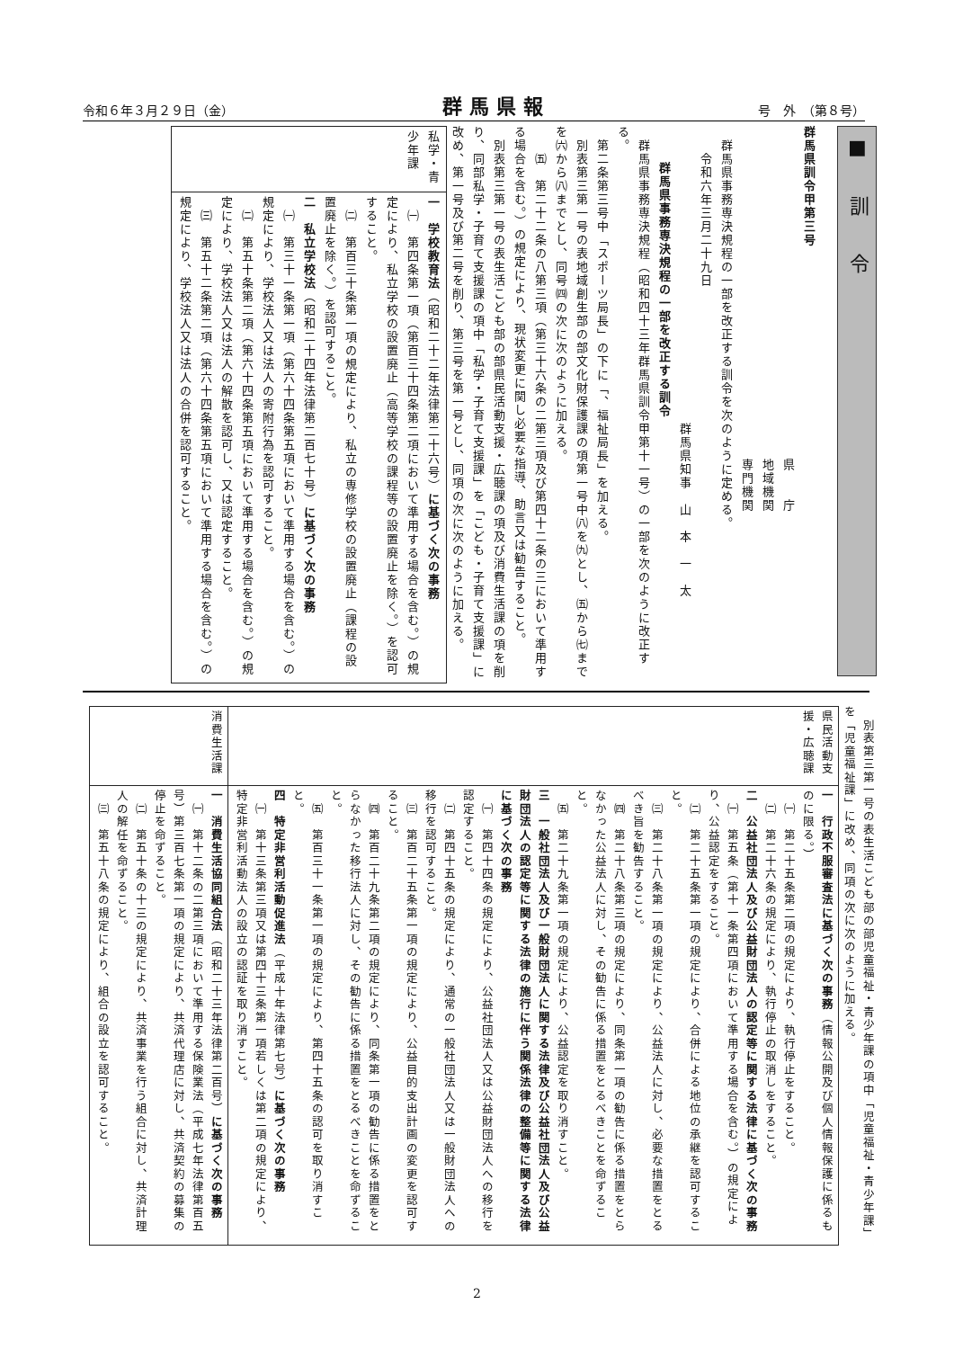令和６年３月２９日（金） 群馬県報 号　外　（第８号）
■　訓　令
群馬県訓令甲第三号
県　　庁
地域機関
専門機関
　群馬県事務専決規程の一部を改正する訓令を次のように定める。
　　令和六年三月二十九日
群馬県知事　山　本　一　太
群馬県事務専決規程の一部を改正する訓令
　群馬県事務専決規程（昭和四十三年群馬県訓令甲第十一号）の一部を次のように改正する。
　第二条第三号中「スポーツ局長」の下に「、福祉局長」を加える。
　別表第三第一号の表地域創生部の部文化財保護課の項第一号中㈧を㈨とし、㈤から㈦までを㈥から㈧までとし、同号㈣の次に次のように加える。
　　㈤　第二十二条の八第三項（第三十六条の二第三項及び第四十二条の三において準用する場合を含む。）の規定により、現状変更に関し必要な指導、助言又は勧告すること。
　別表第三第一号の表生活こども部の部県民活動支援・広聴課の項及び消費生活課の項を削り、同部私学・子育て支援課の項中「私学・子育て支援課」を「こども・子育て支援課」に改め、第一号及び第二号を削り、第三号を第一号とし、同項の次に次のように加える。
| 私学・青少年課 | 一 学校教育法 （昭和二十二年法律第二十六号） に基づく次の事務 ㈠ 第四条第一項（第百三十四条第二項において準用する場合を含む。）の規定により、私立学校の設置廃止（高等学校の課程等の設置廃止を除く。）を認可すること。 ㈡ 第百三十条第一項の規定により、私立の専修学校の設置廃止（課程の設置廃止を除く。）を認可すること。 二 私立学校法 （昭和二十四年法律第二百七十号） に基づく次の事務 ㈠ 第三十一条第一項（第六十四条第五項において準用する場合を含む。）の規定により、学校法人又は法人の寄附行為を認可すること。 ㈡ 第五十条第二項（第六十四条第五項において準用する場合を含む。）の規定により、学校法人又は法人の解散を認可し、又は認定すること。 ㈢ 第五十二条第二項（第六十四条第五項において準用する場合を含む。）の規定により、学校法人又は法人の合併を認可すること。 |
　別表第三第一号の表生活こども部の部児童福祉・青少年課の項中「児童福祉・青少年課」を「児童福祉課」に改め、同項の次に次のように加える。
| 県民活動支援・広聴課 | 一 行政不服審査法に基づく次の事務 （情報公開及び個人情報保護に係るものに限る。） ㈠ 第二十五条第二項の規定により、執行停止をすること。 ㈡ 第二十六条の規定により、執行停止の取消しをすること。 二 公益社団法人及び公益財団法人の認定等に関する法律に基づく次の事務 ㈠ 第五条（第十一条第四項において準用する場合を含む。）の規定により、公益認定をすること。 ㈡ 第二十五条第一項の規定により、合併による地位の承継を認可すること。 ㈢ 第二十八条第一項の規定により、公益法人に対し、必要な措置をとるべき旨を勧告すること。 ㈣ 第二十八条第三項の規定により、同条第一項の勧告に係る措置をとらなかった公益法人に対し、その勧告に係る措置をとるべきことを命ずること。 ㈤ 第二十九条第一項の規定により、公益認定を取り消すこと。 三 一般社団法人及び一般財団法人に関する法律及び公益社団法人及び公益財団法人の認定等に関する法律の施行に伴う関係法律の整備等に関する法律に基づく次の事務 ㈠ 第四十四条の規定により、公益社団法人又は公益財団法人への移行を認定すること。 ㈡ 第四十五条の規定により、通常の一般社団法人又は一般財団法人への移行を認可すること。 ㈢ 第百二十五条第一項の規定により、公益目的支出計画の変更を認可すること。 ㈣ 第百二十九条第二項の規定により、同条第一項の勧告に係る措置をとらなかった移行法人に対し、その勧告に係る措置をとるべきことを命ずること。 ㈤ 第百三十一条第一項の規定により、第四十五条の認可を取り消すこと。 四 特定非営利活動促進法 （平成十年法律第七号） に基づく次の事務 ㈠ 第十三条第三項又は第四十三条第一項若しくは第二項の規定により、特定非営利活動法人の設立の認証を取り消すこと。 |
| 消費生活課 | 一 消費生活協同組合法 （昭和二十三年法律第二百号） に基づく次の事務 ㈠ 第十二条の二第三項において準用する保険業法（平成七年法律第百五号）第三百七条第一項の規定により、共済代理店に対し、共済契約の募集の停止を命ずること。 ㈡ 第五十条の十三の規定により、共済事業を行う組合に対し、共済計理人の解任を命ずること。 ㈢ 第五十八条の規定により、組合の設立を認可すること。 |
2